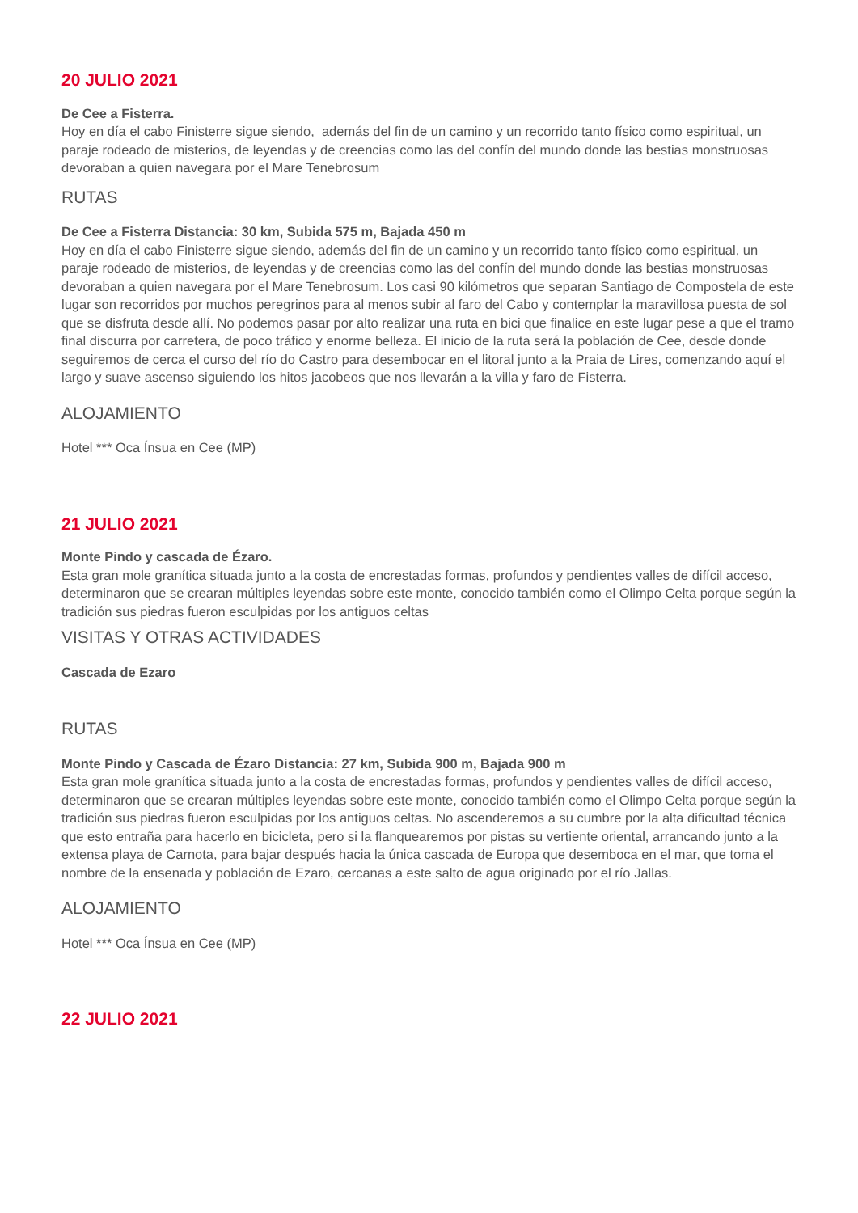20 JULIO 2021
De Cee a Fisterra.
Hoy en día el cabo Finisterre sigue siendo, además del fin de un camino y un recorrido tanto físico como espiritual, un paraje rodeado de misterios, de leyendas y de creencias como las del confín del mundo donde las bestias monstruosas devoraban a quien navegara por el Mare Tenebrosum
RUTAS
De Cee a Fisterra Distancia: 30 km, Subida 575 m, Bajada 450 m
Hoy en día el cabo Finisterre sigue siendo, además del fin de un camino y un recorrido tanto físico como espiritual, un paraje rodeado de misterios, de leyendas y de creencias como las del confín del mundo donde las bestias monstruosas devoraban a quien navegara por el Mare Tenebrosum. Los casi 90 kilómetros que separan Santiago de Compostela de este lugar son recorridos por muchos peregrinos para al menos subir al faro del Cabo y contemplar la maravillosa puesta de sol que se disfruta desde allí. No podemos pasar por alto realizar una ruta en bici que finalice en este lugar pese a que el tramo final discurra por carretera, de poco tráfico y enorme belleza. El inicio de la ruta será la población de Cee, desde donde seguiremos de cerca el curso del río do Castro para desembocar en el litoral junto a la Praia de Lires, comenzando aquí el largo y suave ascenso siguiendo los hitos jacobeos que nos llevarán a la villa y faro de Fisterra.
ALOJAMIENTO
Hotel *** Oca Ínsua en Cee (MP)
21 JULIO 2021
Monte Pindo y cascada de Ézaro.
Esta gran mole granítica situada junto a la costa de encrestadas formas, profundos y pendientes valles de difícil acceso, determinaron que se crearan múltiples leyendas sobre este monte, conocido también como el Olimpo Celta porque según la tradición sus piedras fueron esculpidas por los antiguos celtas
VISITAS Y OTRAS ACTIVIDADES
Cascada de Ezaro
RUTAS
Monte Pindo y Cascada de Ézaro Distancia: 27 km, Subida 900 m, Bajada 900 m
Esta gran mole granítica situada junto a la costa de encrestadas formas, profundos y pendientes valles de difícil acceso, determinaron que se crearan múltiples leyendas sobre este monte, conocido también como el Olimpo Celta porque según la tradición sus piedras fueron esculpidas por los antiguos celtas. No ascenderemos a su cumbre por la alta dificultad técnica que esto entraña para hacerlo en bicicleta, pero si la flanquearemos por pistas su vertiente oriental, arrancando junto a la extensa playa de Carnota, para bajar después hacia la única cascada de Europa que desemboca en el mar, que toma el nombre de la ensenada y población de Ezaro, cercanas a este salto de agua originado por el río Jallas.
ALOJAMIENTO
Hotel *** Oca Ínsua en Cee (MP)
22 JULIO 2021